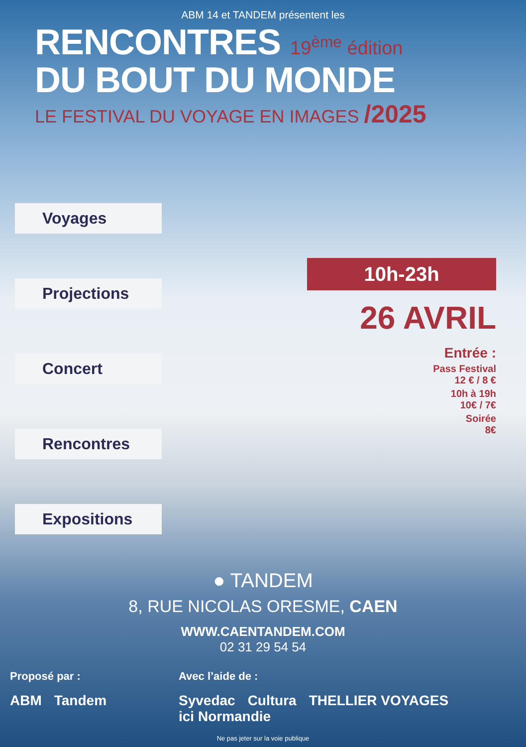ABM 14 et TANDEM présentent les
RENCONTRES 19<sup>ème</sup> édition
DU BOUT DU MONDE
LE FESTIVAL DU VOYAGE EN IMAGES /2025
Voyages
Projections
Concert
Rencontres
Expositions
10h-23h
26 AVRIL
Entrée :
Pass Festival
12 € / 8 €
10h à 19h
10€ / 7€
Soirée
8€
● TANDEM
8, RUE NICOLAS ORESME, CAEN
WWW.CAENTANDEM.COM
02 31 29 54 54
Proposé par :
ABM Tandem
Avec l’aide de :
Syvedac Cultura THELLIER VOYAGES ici Normandie
Ne pas jeter sur la voie publique